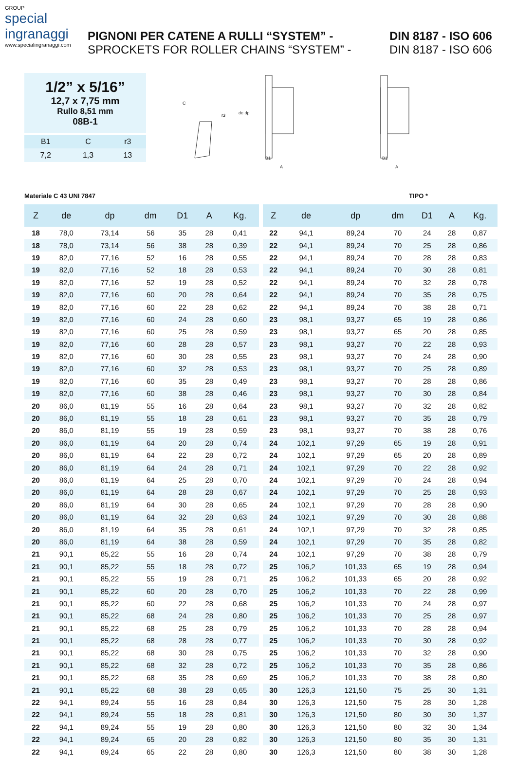GROUP
special
ingranaggi
www.specialingranaggi.com
PIGNONI PER CATENE A RULLI “SYSTEM” - DIN 8187 - ISO 606
SPROCKETS FOR ROLLER CHAINS “SYSTEM” - DIN 8187 - ISO 606
1/2” x 5/16”
12,7 x 7,75 mm
Rullo 8,51 mm
08B-1
| B1 | C | r3 |
| 7,2 | 1,3 | 13 |
C
r3
B1
A
de dp
B1
A
Materiale C 43 UNI 7847 TIPO *
| Z | de | dp | dm | D1 | A | Kg. |
| --- | --- | --- | --- | --- | --- | --- |
| 18 | 78,0 | 73,14 | 56 | 35 | 28 | 0,41 |
| 18 | 78,0 | 73,14 | 56 | 38 | 28 | 0,39 |
| 19 | 82,0 | 77,16 | 52 | 16 | 28 | 0,55 |
| 19 | 82,0 | 77,16 | 52 | 18 | 28 | 0,53 |
| 19 | 82,0 | 77,16 | 52 | 19 | 28 | 0,52 |
| 19 | 82,0 | 77,16 | 60 | 20 | 28 | 0,64 |
| 19 | 82,0 | 77,16 | 60 | 22 | 28 | 0,62 |
| 19 | 82,0 | 77,16 | 60 | 24 | 28 | 0,60 |
| 19 | 82,0 | 77,16 | 60 | 25 | 28 | 0,59 |
| 19 | 82,0 | 77,16 | 60 | 28 | 28 | 0,57 |
| 19 | 82,0 | 77,16 | 60 | 30 | 28 | 0,55 |
| 19 | 82,0 | 77,16 | 60 | 32 | 28 | 0,53 |
| 19 | 82,0 | 77,16 | 60 | 35 | 28 | 0,49 |
| 19 | 82,0 | 77,16 | 60 | 38 | 28 | 0,46 |
| 20 | 86,0 | 81,19 | 55 | 16 | 28 | 0,64 |
| 20 | 86,0 | 81,19 | 55 | 18 | 28 | 0,61 |
| 20 | 86,0 | 81,19 | 55 | 19 | 28 | 0,59 |
| 20 | 86,0 | 81,19 | 64 | 20 | 28 | 0,74 |
| 20 | 86,0 | 81,19 | 64 | 22 | 28 | 0,72 |
| 20 | 86,0 | 81,19 | 64 | 24 | 28 | 0,71 |
| 20 | 86,0 | 81,19 | 64 | 25 | 28 | 0,70 |
| 20 | 86,0 | 81,19 | 64 | 28 | 28 | 0,67 |
| 20 | 86,0 | 81,19 | 64 | 30 | 28 | 0,65 |
| 20 | 86,0 | 81,19 | 64 | 32 | 28 | 0,63 |
| 20 | 86,0 | 81,19 | 64 | 35 | 28 | 0,61 |
| 20 | 86,0 | 81,19 | 64 | 38 | 28 | 0,59 |
| 21 | 90,1 | 85,22 | 55 | 16 | 28 | 0,74 |
| 21 | 90,1 | 85,22 | 55 | 18 | 28 | 0,72 |
| 21 | 90,1 | 85,22 | 55 | 19 | 28 | 0,71 |
| 21 | 90,1 | 85,22 | 60 | 20 | 28 | 0,70 |
| 21 | 90,1 | 85,22 | 60 | 22 | 28 | 0,68 |
| 21 | 90,1 | 85,22 | 68 | 24 | 28 | 0,80 |
| 21 | 90,1 | 85,22 | 68 | 25 | 28 | 0,79 |
| 21 | 90,1 | 85,22 | 68 | 28 | 28 | 0,77 |
| 21 | 90,1 | 85,22 | 68 | 30 | 28 | 0,75 |
| 21 | 90,1 | 85,22 | 68 | 32 | 28 | 0,72 |
| 21 | 90,1 | 85,22 | 68 | 35 | 28 | 0,69 |
| 21 | 90,1 | 85,22 | 68 | 38 | 28 | 0,65 |
| 22 | 94,1 | 89,24 | 55 | 16 | 28 | 0,84 |
| 22 | 94,1 | 89,24 | 55 | 18 | 28 | 0,81 |
| 22 | 94,1 | 89,24 | 55 | 19 | 28 | 0,80 |
| 22 | 94,1 | 89,24 | 65 | 20 | 28 | 0,82 |
| 22 | 94,1 | 89,24 | 65 | 22 | 28 | 0,80 |
| Z | de | dp | dm | D1 | A | Kg. |
| --- | --- | --- | --- | --- | --- | --- |
| 22 | 94,1 | 89,24 | 70 | 24 | 28 | 0,87 |
| 22 | 94,1 | 89,24 | 70 | 25 | 28 | 0,86 |
| 22 | 94,1 | 89,24 | 70 | 28 | 28 | 0,83 |
| 22 | 94,1 | 89,24 | 70 | 30 | 28 | 0,81 |
| 22 | 94,1 | 89,24 | 70 | 32 | 28 | 0,78 |
| 22 | 94,1 | 89,24 | 70 | 35 | 28 | 0,75 |
| 22 | 94,1 | 89,24 | 70 | 38 | 28 | 0,71 |
| 23 | 98,1 | 93,27 | 65 | 19 | 28 | 0,86 |
| 23 | 98,1 | 93,27 | 65 | 20 | 28 | 0,85 |
| 23 | 98,1 | 93,27 | 70 | 22 | 28 | 0,93 |
| 23 | 98,1 | 93,27 | 70 | 24 | 28 | 0,90 |
| 23 | 98,1 | 93,27 | 70 | 25 | 28 | 0,89 |
| 23 | 98,1 | 93,27 | 70 | 28 | 28 | 0,86 |
| 23 | 98,1 | 93,27 | 70 | 30 | 28 | 0,84 |
| 23 | 98,1 | 93,27 | 70 | 32 | 28 | 0,82 |
| 23 | 98,1 | 93,27 | 70 | 35 | 28 | 0,79 |
| 23 | 98,1 | 93,27 | 70 | 38 | 28 | 0,76 |
| 24 | 102,1 | 97,29 | 65 | 19 | 28 | 0,91 |
| 24 | 102,1 | 97,29 | 65 | 20 | 28 | 0,89 |
| 24 | 102,1 | 97,29 | 70 | 22 | 28 | 0,92 |
| 24 | 102,1 | 97,29 | 70 | 24 | 28 | 0,94 |
| 24 | 102,1 | 97,29 | 70 | 25 | 28 | 0,93 |
| 24 | 102,1 | 97,29 | 70 | 28 | 28 | 0,90 |
| 24 | 102,1 | 97,29 | 70 | 30 | 28 | 0,88 |
| 24 | 102,1 | 97,29 | 70 | 32 | 28 | 0,85 |
| 24 | 102,1 | 97,29 | 70 | 35 | 28 | 0,82 |
| 24 | 102,1 | 97,29 | 70 | 38 | 28 | 0,79 |
| 25 | 106,2 | 101,33 | 65 | 19 | 28 | 0,94 |
| 25 | 106,2 | 101,33 | 65 | 20 | 28 | 0,92 |
| 25 | 106,2 | 101,33 | 70 | 22 | 28 | 0,99 |
| 25 | 106,2 | 101,33 | 70 | 24 | 28 | 0,97 |
| 25 | 106,2 | 101,33 | 70 | 25 | 28 | 0,97 |
| 25 | 106,2 | 101,33 | 70 | 28 | 28 | 0,94 |
| 25 | 106,2 | 101,33 | 70 | 30 | 28 | 0,92 |
| 25 | 106,2 | 101,33 | 70 | 32 | 28 | 0,90 |
| 25 | 106,2 | 101,33 | 70 | 35 | 28 | 0,86 |
| 25 | 106,2 | 101,33 | 70 | 38 | 28 | 0,80 |
| 30 | 126,3 | 121,50 | 75 | 25 | 30 | 1,31 |
| 30 | 126,3 | 121,50 | 75 | 28 | 30 | 1,28 |
| 30 | 126,3 | 121,50 | 80 | 30 | 30 | 1,37 |
| 30 | 126,3 | 121,50 | 80 | 32 | 30 | 1,34 |
| 30 | 126,3 | 121,50 | 80 | 35 | 30 | 1,31 |
| 30 | 126,3 | 121,50 | 80 | 38 | 30 | 1,28 |